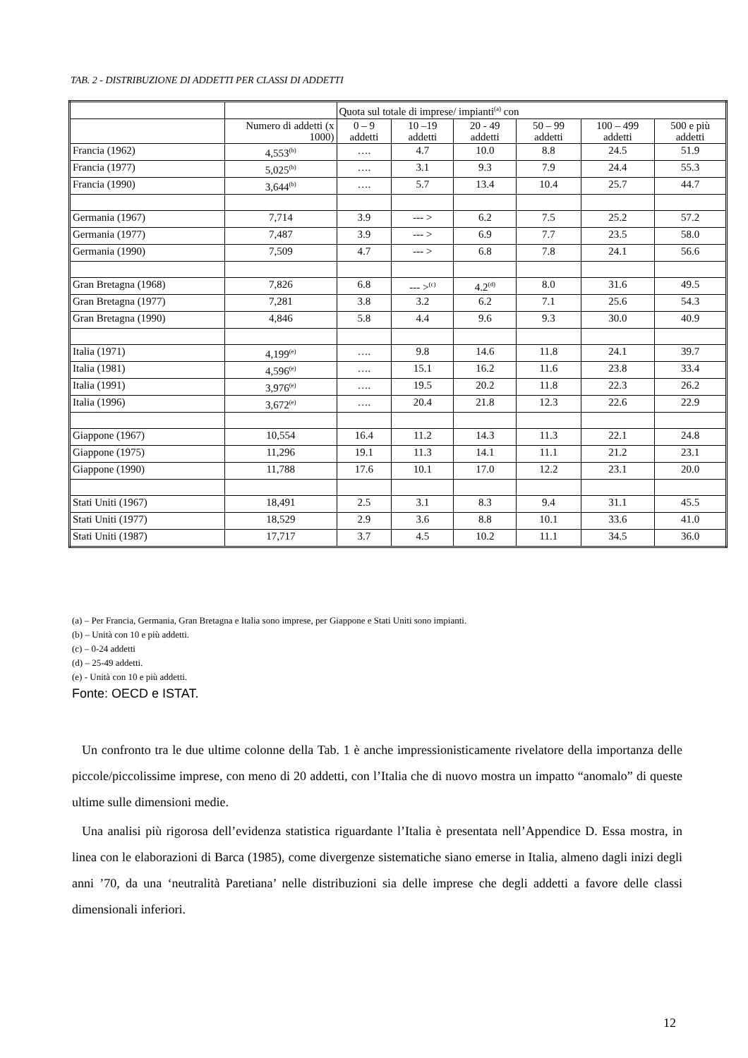TAB. 2 - DISTRIBUZIONE DI ADDETTI PER CLASSI DI ADDETTI
| | | Quota sul totale di imprese/ impianti<sup>(a)</sup> con | | | | | |
| | Numero di addetti (x 1000) | 0 – 9 addetti | 10 –19 addetti | 20 - 49 addetti | 50 – 99 addetti | 100 – 499 addetti | 500 e più addetti |
| Francia (1962) | 4,553<sup>(b)</sup> | …. | 4.7 | 10.0 | 8.8 | 24.5 | 51.9 |
| Francia (1977) | 5,025<sup>(b)</sup> | …. | 3.1 | 9.3 | 7.9 | 24.4 | 55.3 |
| Francia (1990) | 3,644<sup>(b)</sup> | …. | 5.7 | 13.4 | 10.4 | 25.7 | 44.7 |
| Germania (1967) | 7,714 | 3.9 | --- > | 6.2 | 7.5 | 25.2 | 57.2 |
| Germania (1977) | 7,487 | 3.9 | --- > | 6.9 | 7.7 | 23.5 | 58.0 |
| Germania (1990) | 7,509 | 4.7 | --- > | 6.8 | 7.8 | 24.1 | 56.6 |
| Gran Bretagna (1968) | 7,826 | 6.8 | --- ><sup>(c)</sup> | 4.2<sup>(d)</sup> | 8.0 | 31.6 | 49.5 |
| Gran Bretagna (1977) | 7,281 | 3.8 | 3.2 | 6.2 | 7.1 | 25.6 | 54.3 |
| Gran Bretagna (1990) | 4,846 | 5.8 | 4.4 | 9.6 | 9.3 | 30.0 | 40.9 |
| Italia (1971) | 4,199<sup>(e)</sup> | …. | 9.8 | 14.6 | 11.8 | 24.1 | 39.7 |
| Italia (1981) | 4,596<sup>(e)</sup> | …. | 15.1 | 16.2 | 11.6 | 23.8 | 33.4 |
| Italia (1991) | 3,976<sup>(e)</sup> | …. | 19.5 | 20.2 | 11.8 | 22.3 | 26.2 |
| Italia (1996) | 3,672<sup>(e)</sup> | …. | 20.4 | 21.8 | 12.3 | 22.6 | 22.9 |
| Giappone (1967) | 10,554 | 16.4 | 11.2 | 14.3 | 11.3 | 22.1 | 24.8 |
| Giappone (1975) | 11,296 | 19.1 | 11.3 | 14.1 | 11.1 | 21.2 | 23.1 |
| Giappone (1990) | 11,788 | 17.6 | 10.1 | 17.0 | 12.2 | 23.1 | 20.0 |
| Stati Uniti (1967) | 18,491 | 2.5 | 3.1 | 8.3 | 9.4 | 31.1 | 45.5 |
| Stati Uniti (1977) | 18,529 | 2.9 | 3.6 | 8.8 | 10.1 | 33.6 | 41.0 |
| Stati Uniti (1987) | 17,717 | 3.7 | 4.5 | 10.2 | 11.1 | 34.5 | 36.0 |
(a) – Per Francia, Germania, Gran Bretagna e Italia sono imprese, per Giappone e Stati Uniti sono impianti.
(b) – Unità con 10 e più addetti.
(c) – 0-24 addetti
(d) – 25-49 addetti.
(e) - Unità con 10 e più addetti.
Fonte: OECD e ISTAT.
Un confronto tra le due ultime colonne della Tab. 1 è anche impressionisticamente rivelatore della importanza delle piccole/piccolissime imprese, con meno di 20 addetti, con l’Italia che di nuovo mostra un impatto “anomalo” di queste ultime sulle dimensioni medie.
Una analisi più rigorosa dell’evidenza statistica riguardante l’Italia è presentata nell’Appendice D. Essa mostra, in linea con le elaborazioni di Barca (1985), come divergenze sistematiche siano emerse in Italia, almeno dagli inizi degli anni ’70, da una ‘neutralità Paretiana’ nelle distribuzioni sia delle imprese che degli addetti a favore delle classi dimensionali inferiori.
12